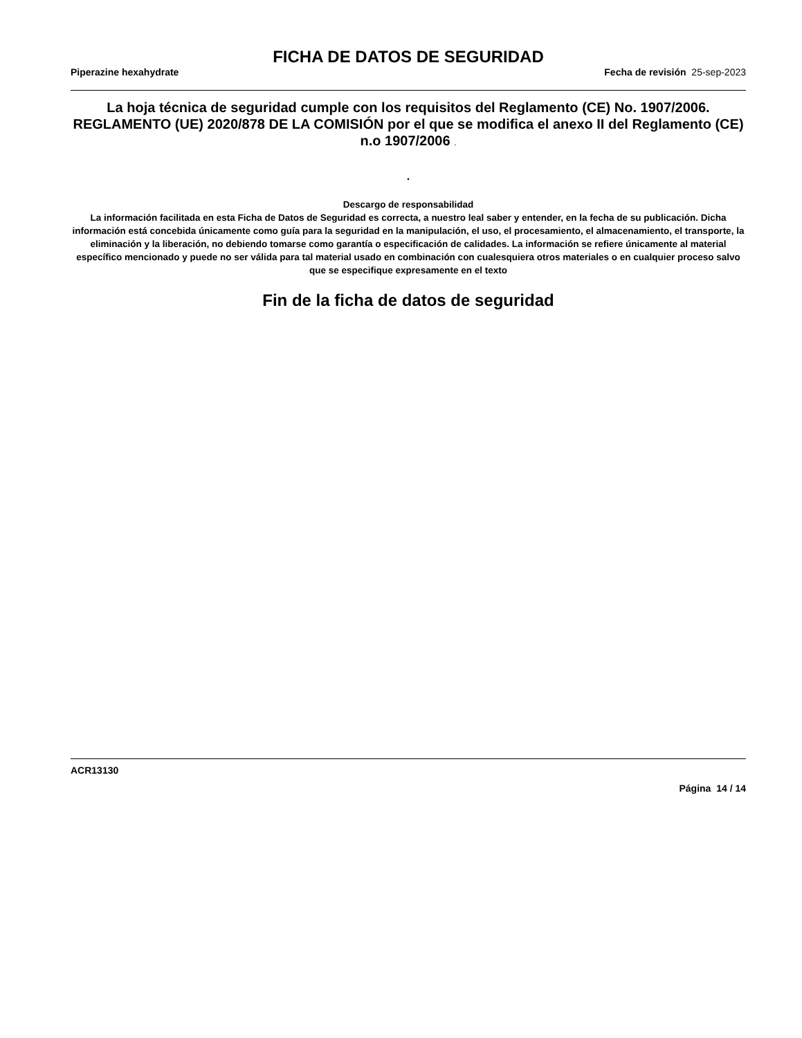FICHA DE DATOS DE SEGURIDAD
Piperazine hexahydrate Fecha de revisión 25-sep-2023
La hoja técnica de seguridad cumple con los requisitos del Reglamento (CE) No. 1907/2006. REGLAMENTO (UE) 2020/878 DE LA COMISIÓN por el que se modifica el anexo II del Reglamento (CE) n.o 1907/2006 .
.
Descargo de responsabilidad
La información facilitada en esta Ficha de Datos de Seguridad es correcta, a nuestro leal saber y entender, en la fecha de su publicación. Dicha información está concebida únicamente como guía para la seguridad en la manipulación, el uso, el procesamiento, el almacenamiento, el transporte, la eliminación y la liberación, no debiendo tomarse como garantía o especificación de calidades. La información se refiere únicamente al material específico mencionado y puede no ser válida para tal material usado en combinación con cualesquiera otros materiales o en cualquier proceso salvo que se especifique expresamente en el texto
Fin de la ficha de datos de seguridad
ACR13130
Página 14 / 14